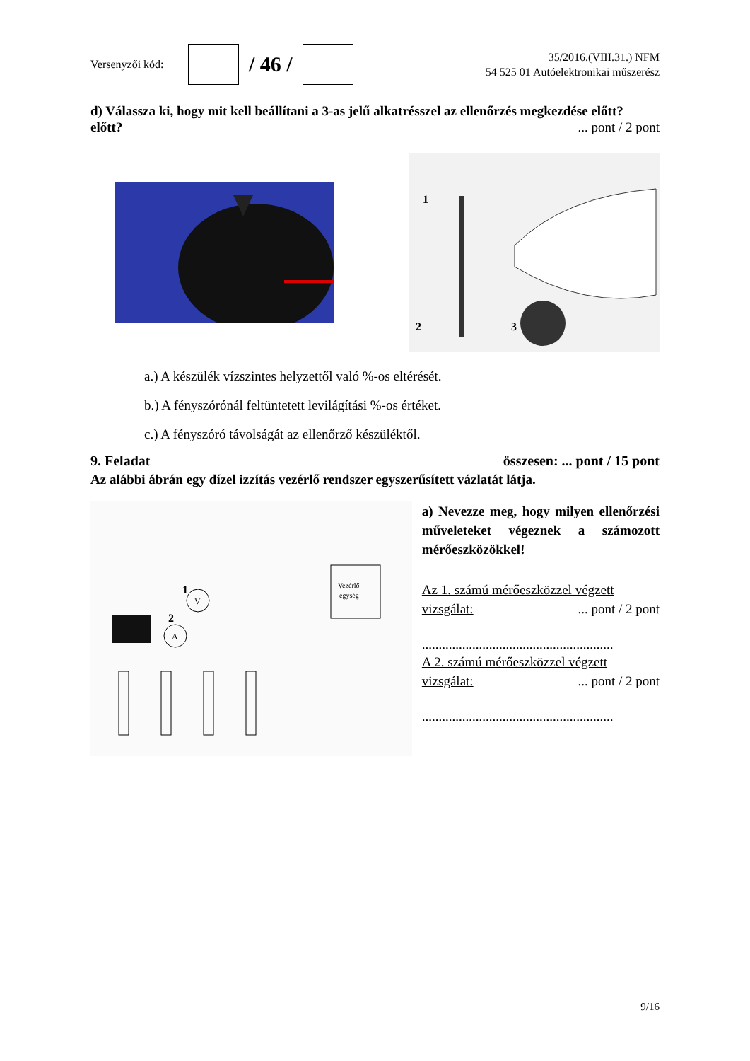Versenyzői kód:
/ 46 /
35/2016.(VIII.31.) NFM
54 525 01 Autóelektronikai műszerész
d) Válassza ki, hogy mit kell beállítani a 3-as jelű alkatrésszel az ellenőrzés megkezdése előtt?
előtt?... pont / 2 pont
1
2
3
a.) A készülék vízszintes helyzettől való %-os eltérését.
b.) A fényszórónál feltüntetett levilágítási %-os értéket.
c.) A fényszóró távolságát az ellenőrző készüléktől.
9. Feladat összesen: ... pont / 15 pont
Az alábbi ábrán egy dízel izzítás vezérlő rendszer egyszerűsített vázlatát látja.
Vezérlő-
egység
V
A
1
2
a) Nevezze meg, hogy milyen ellenőrzési műveleteket végeznek a számozott mérőeszközökkel!
Az 1. számú mérőeszközzel végzett
vizsgálat:... pont / 2 pont
.........................................................
A 2. számú mérőeszközzel végzett
vizsgálat:... pont / 2 pont
.........................................................
9/16